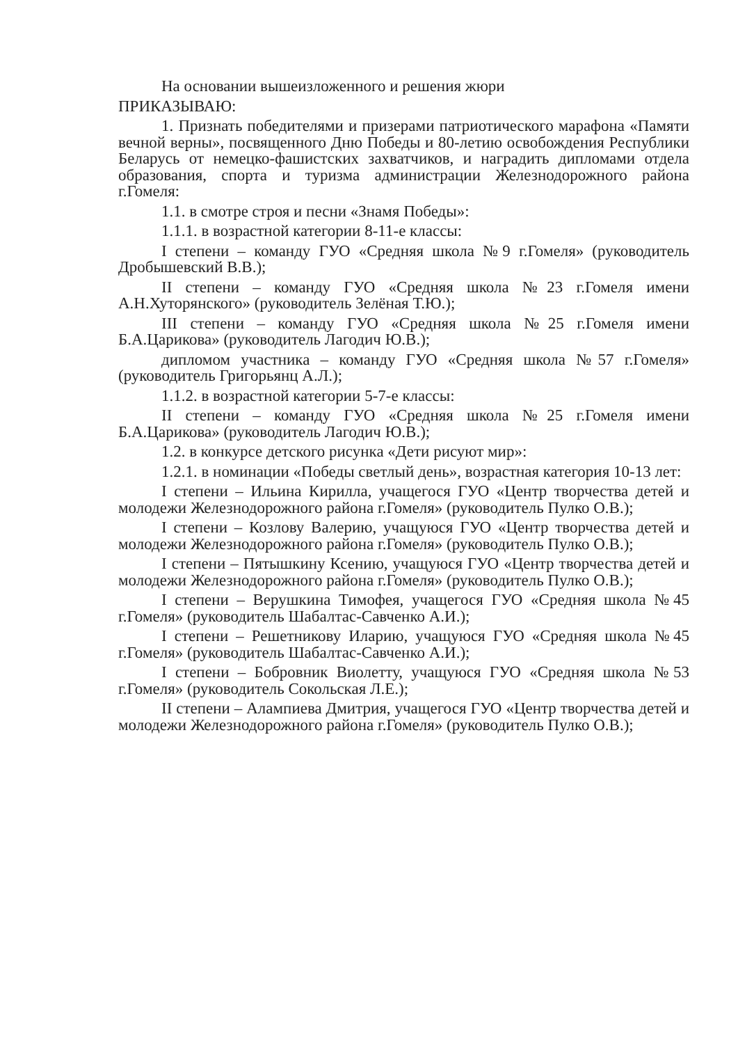На основании вышеизложенного и решения жюри
ПРИКАЗЫВАЮ:
1. Признать победителями и призерами патриотического марафона «Памяти вечной верны», посвященного Дню Победы и 80-летию освобождения Республики Беларусь от немецко-фашистских захватчиков, и наградить дипломами отдела образования, спорта и туризма администрации Железнодорожного района г.Гомеля:
1.1. в смотре строя и песни «Знамя Победы»:
1.1.1. в возрастной категории 8-11-е классы:
I степени – команду ГУО «Средняя школа №9 г.Гомеля» (руководитель Дробышевский В.В.);
II степени – команду ГУО «Средняя школа №23 г.Гомеля имени А.Н.Хуторянского» (руководитель Зелёная Т.Ю.);
III степени – команду ГУО «Средняя школа №25 г.Гомеля имени Б.А.Царикова» (руководитель Лагодич Ю.В.);
дипломом участника – команду ГУО «Средняя школа №57 г.Гомеля» (руководитель Григорьянц А.Л.);
1.1.2. в возрастной категории 5-7-е классы:
II степени – команду ГУО «Средняя школа №25 г.Гомеля имени Б.А.Царикова» (руководитель Лагодич Ю.В.);
1.2. в конкурсе детского рисунка «Дети рисуют мир»:
1.2.1. в номинации «Победы светлый день», возрастная категория 10-13 лет:
I степени – Ильина Кирилла, учащегося ГУО «Центр творчества детей и молодежи Железнодорожного района г.Гомеля» (руководитель Пулко О.В.);
I степени – Козлову Валерию, учащуюся ГУО «Центр творчества детей и молодежи Железнодорожного района г.Гомеля» (руководитель Пулко О.В.);
I степени – Пятышкину Ксению, учащуюся ГУО «Центр творчества детей и молодежи Железнодорожного района г.Гомеля» (руководитель Пулко О.В.);
I степени – Верушкина Тимофея, учащегося ГУО «Средняя школа №45 г.Гомеля» (руководитель Шабалтас-Савченко А.И.);
I степени – Решетникову Иларию, учащуюся ГУО «Средняя школа №45 г.Гомеля» (руководитель Шабалтас-Савченко А.И.);
I степени – Бобровник Виолетту, учащуюся ГУО «Средняя школа №53 г.Гомеля» (руководитель Сокольская Л.Е.);
II степени – Алампиева Дмитрия, учащегося ГУО «Центр творчества детей и молодежи Железнодорожного района г.Гомеля» (руководитель Пулко О.В.);